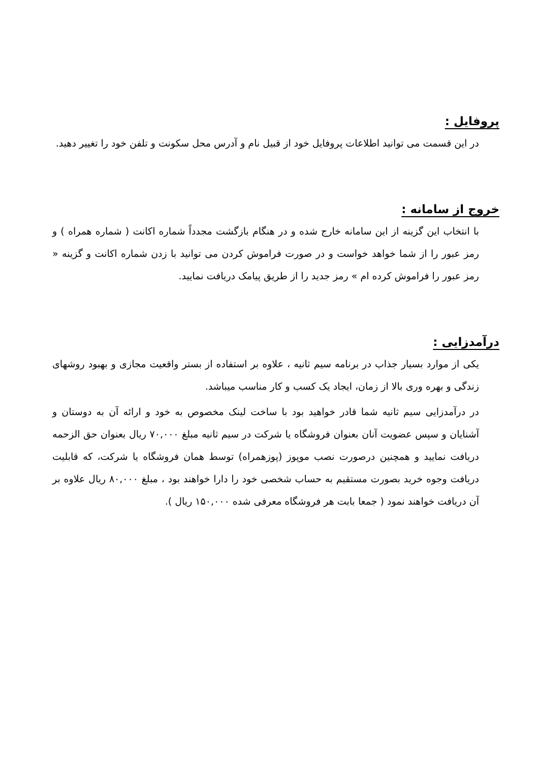پروفایل :
در این قسمت می توانید اطلاعات پروفایل خود از قبیل نام و آدرس محل سکونت و تلفن خود را تغییر دهید.
خروج از سامانه :
با انتخاب این گزینه از این سامانه خارج شده و در هنگام بازگشت مجدداً شماره اکانت ( شماره همراه ) و رمز عبور را از شما خواهد خواست و در صورت فراموش کردن می توانید با زدن شماره اکانت و گزینه « رمز عبور را فراموش کرده ام » رمز جدید را از طریق پیامک دریافت نمایید.
درآمدزایی :
یکی از موارد بسیار جذاب در برنامه سیم ثانیه ، علاوه بر استفاده از بستر واقعیت مجازی و بهبود روشهای زندگی و بهره وری بالا از زمان، ایجاد یک کسب و کار مناسب میباشد.
در درآمدزایی سیم ثانیه شما قادر خواهید بود با ساخت لینک مخصوص به خود و ارائه آن به دوستان و آشنایان و سپس عضویت آنان بعنوان فروشگاه یا شرکت در سیم ثانیه مبلغ ۷۰,۰۰۰ ریال بعنوان حق الزحمه دریافت نمایید و همچنین درصورت نصب موپوز (پوزهمراه) توسط همان فروشگاه یا شرکت، که قابلیت دریافت وجوه خرید بصورت مستقیم به حساب شخصی خود را دارا خواهند بود ، مبلغ ۸۰,۰۰۰ ریال علاوه بر آن دریافت خواهند نمود ( جمعا بابت هر فروشگاه معرفی شده ۱۵۰,۰۰۰ ریال ).